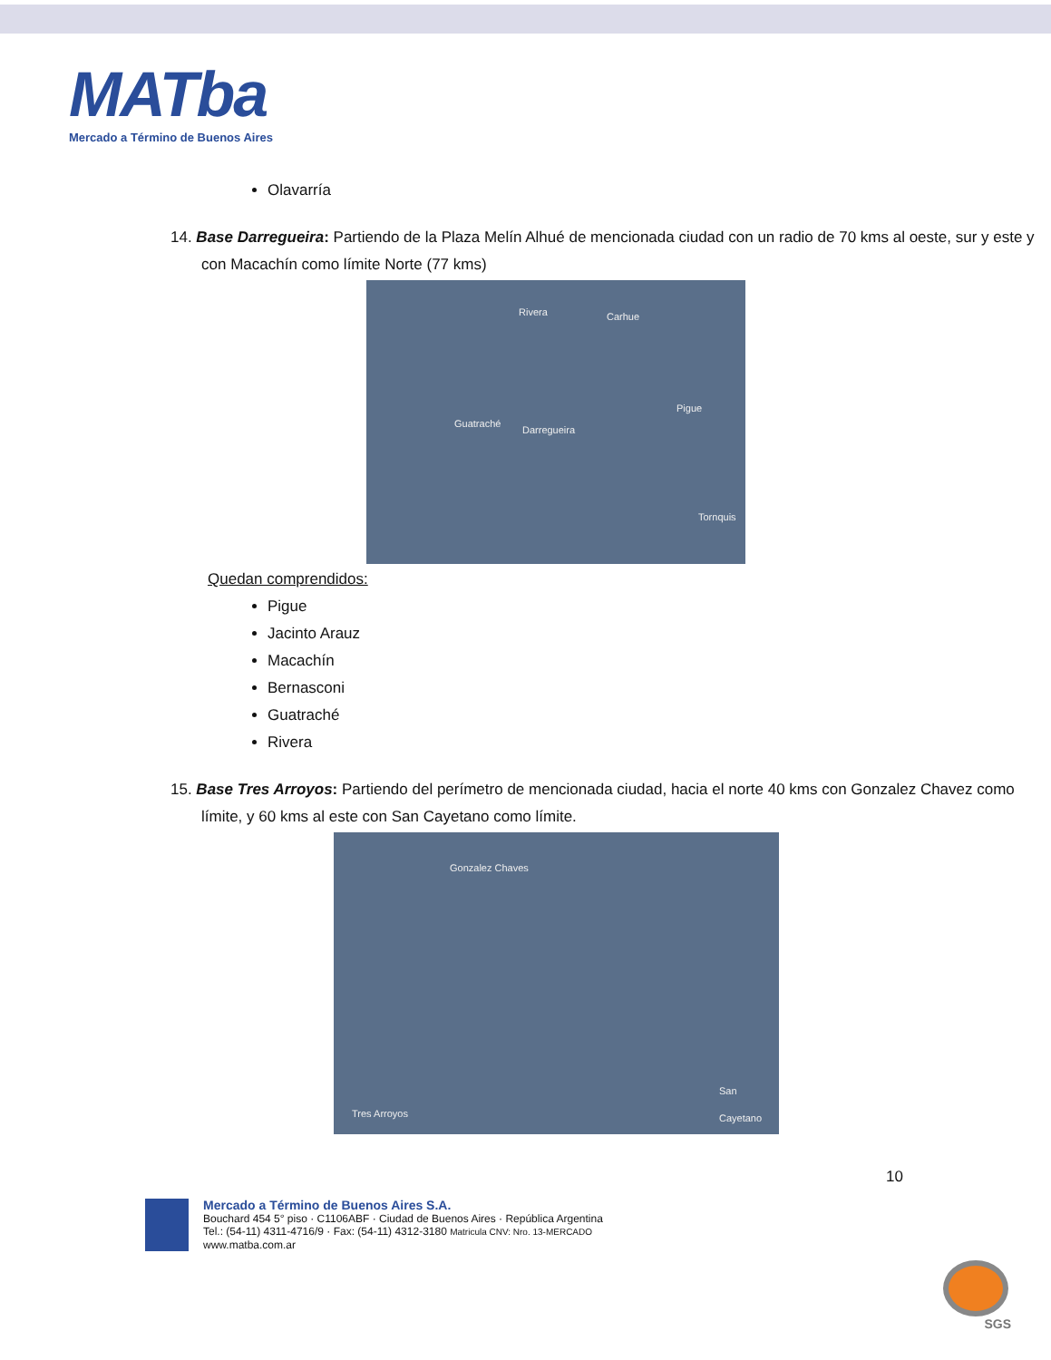MATba
Mercado a Término de Buenos Aires
Olavarría
14. Base Darregueira: Partiendo de la Plaza Melín Alhué de mencionada ciudad con un radio de 70 kms al oeste, sur y este y con Macachín como límite Norte (77 kms)
Rivera Carhue
Guatraché
Darregueira
Pigue
Tornquis
Quedan comprendidos:
Pigue
Jacinto Arauz
Macachín
Bernasconi
Guatraché
Rivera
15. Base Tres Arroyos: Partiendo del perímetro de mencionada ciudad, hacia el norte 40 kms con Gonzalez Chavez como límite, y 60 kms al este con San Cayetano como límite.
Gonzalez Chaves
San Cayetano
Tres Arroyos
10
Mercado a Término de Buenos Aires S.A.
Bouchard 454 5° piso · C1106ABF · Ciudad de Buenos Aires · República Argentina
Tel.: (54-11) 4311-4716/9 · Fax: (54-11) 4312-3180 Matricula CNV: Nro. 13-MERCADO
www.matba.com.ar
SGS